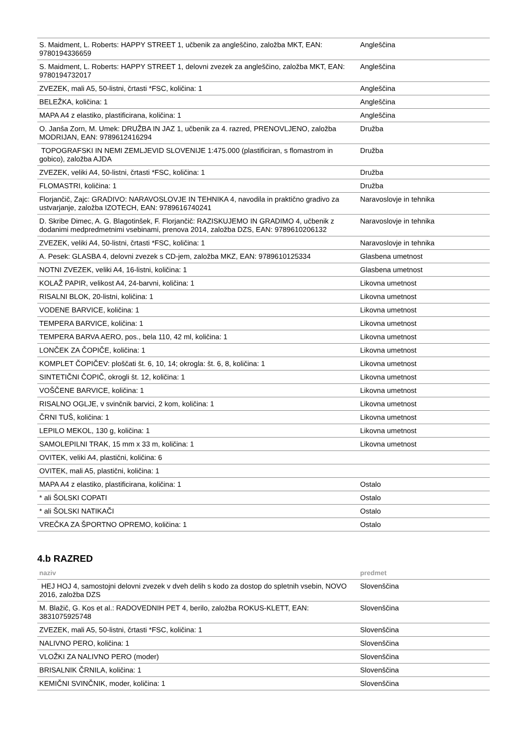| S. Maidment, L. Roberts: HAPPY STREET 1, učbenik za angleščino, založba MKT, EAN: 9780194336659 | Angleščina |
| S. Maidment, L. Roberts: HAPPY STREET 1, delovni zvezek za angleščino, založba MKT, EAN: 9780194732017 | Angleščina |
| ZVEZEK, mali A5, 50-listni, črtasti *FSC, količina: 1 | Angleščina |
| BELEŽKA, količina: 1 | Angleščina |
| MAPA A4 z elastiko, plastificirana, količina: 1 | Angleščina |
| O. Janša Zorn, M. Umek: DRUŽBA IN JAZ 1, učbenik za 4. razred, PRENOVLJENO, založba MODRIJAN, EAN: 9789612416294 | Družba |
| TOPOGRAFSKI IN NEMI ZEMLJEVID SLOVENIJE 1:475.000 (plastificiran, s flomastrom in gobico), založba AJDA | Družba |
| ZVEZEK, veliki A4, 50-listni, črtasti *FSC, količina: 1 | Družba |
| FLOMASTRI, količina: 1 | Družba |
| Florjančič, Zajc: GRADIVO: NARAVOSLOVJE IN TEHNIKA 4, navodila in praktično gradivo za ustvarjanje, založba IZOTECH, EAN: 9789616740241 | Naravoslovje in tehnika |
| D. Skribe Dimec, A. G. Blagotinšek, F. Florjančič: RAZISKUJEMO IN GRADIMO 4, učbenik z dodanimi medpredmetnimi vsebinami, prenova 2014, založba DZS, EAN: 9789610206132 | Naravoslovje in tehnika |
| ZVEZEK, veliki A4, 50-listni, črtasti *FSC, količina: 1 | Naravoslovje in tehnika |
| A. Pesek: GLASBA 4, delovni zvezek s CD-jem, založba MKZ, EAN: 9789610125334 | Glasbena umetnost |
| NOTNI ZVEZEK, veliki A4, 16-listni, količina: 1 | Glasbena umetnost |
| KOLAŽ PAPIR, velikost A4, 24-barvni, količina: 1 | Likovna umetnost |
| RISALNI BLOK, 20-listni, količina: 1 | Likovna umetnost |
| VODENE BARVICE, količina: 1 | Likovna umetnost |
| TEMPERA BARVICE, količina: 1 | Likovna umetnost |
| TEMPERA BARVA AERO, pos., bela 110, 42 ml, količina: 1 | Likovna umetnost |
| LONČEK ZA ČOPIČE, količina: 1 | Likovna umetnost |
| KOMPLET ČOPIČEV: ploščati št. 6, 10, 14; okrogla: št. 6, 8, količina: 1 | Likovna umetnost |
| SINTETIČNI ČOPIČ, okrogli št. 12, količina: 1 | Likovna umetnost |
| VOŠČENE BARVICE, količina: 1 | Likovna umetnost |
| RISALNO OGLJE, v svinčnik barvici, 2 kom, količina: 1 | Likovna umetnost |
| ČRNI TUŠ, količina: 1 | Likovna umetnost |
| LEPILO MEKOL, 130 g, količina: 1 | Likovna umetnost |
| SAMOLEPILNI TRAK, 15 mm x 33 m, količina: 1 | Likovna umetnost |
| OVITEK, veliki A4, plastični, količina: 6 | |
| OVITEK, mali A5, plastični, količina: 1 | |
| MAPA A4 z elastiko, plastificirana, količina: 1 | Ostalo |
| * ali ŠOLSKI COPATI | Ostalo |
| * ali ŠOLSKI NATIKAČI | Ostalo |
| VREČKA ZA ŠPORTNO OPREMO, količina: 1 | Ostalo |
4.b RAZRED
| naziv | predmet |
| --- | --- |
| HEJ HOJ 4, samostojni delovni zvezek v dveh delih s kodo za dostop do spletnih vsebin, NOVO 2016, založba DZS | Slovenščina |
| M. Blažič, G. Kos et al.: RADOVEDNIH PET 4, berilo, založba ROKUS-KLETT, EAN: 3831075925748 | Slovenščina |
| ZVEZEK, mali A5, 50-listni, črtasti *FSC, količina: 1 | Slovenščina |
| NALIVNO PERO, količina: 1 | Slovenščina |
| VLOŽKI ZA NALIVNO PERO (moder) | Slovenščina |
| BRISALNIK ČRNILA, količina: 1 | Slovenščina |
| KEMIČNI SVINČNIK, moder, količina: 1 | Slovenščina |